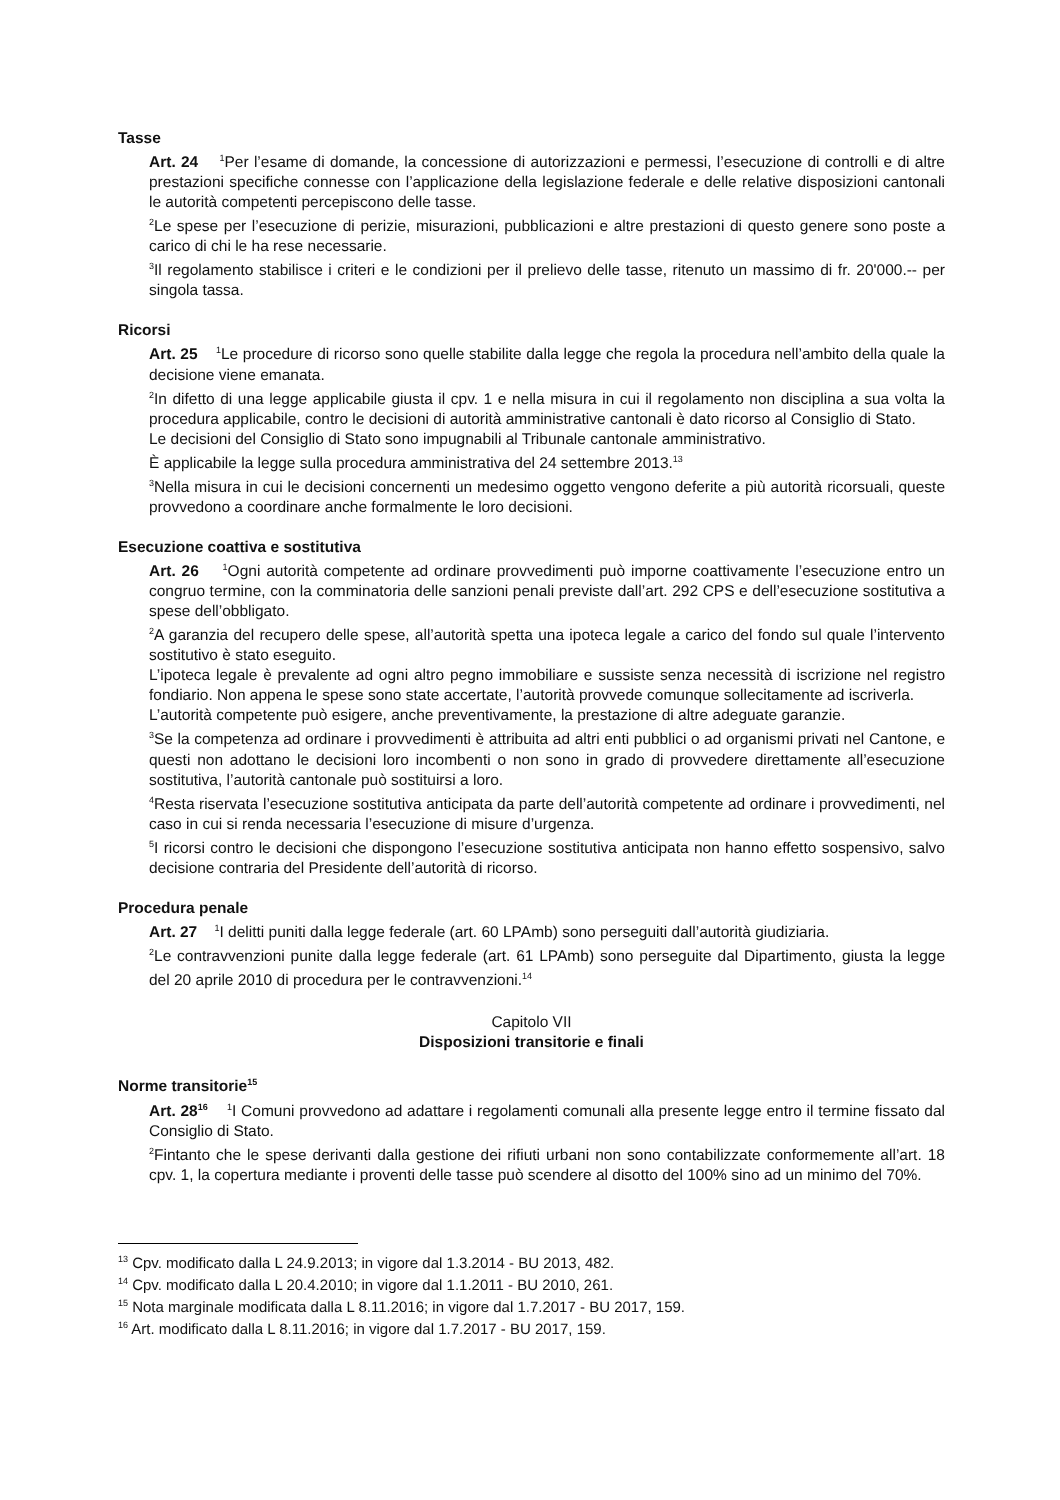Tasse
Art. 24 <sup>1</sup>Per l’esame di domande, la concessione di autorizzazioni e permessi, l’esecuzione di controlli e di altre prestazioni specifiche connesse con l’applicazione della legislazione federale e delle relative disposizioni cantonali le autorità competenti percepiscono delle tasse.
<sup>2</sup> Le spese per l’esecuzione di perizie, misurazioni, pubblicazioni e altre prestazioni di questo genere sono poste a carico di chi le ha rese necessarie.
<sup>3</sup> Il regolamento stabilisce i criteri e le condizioni per il prelievo delle tasse, ritenuto un massimo di fr. 20'000.-- per singola tassa.
Ricorsi
Art. 25 <sup>1</sup>Le procedure di ricorso sono quelle stabilite dalla legge che regola la procedura nell’ambito della quale la decisione viene emanata.
<sup>2</sup> In difetto di una legge applicabile giusta il cpv. 1 e nella misura in cui il regolamento non disciplina a sua volta la procedura applicabile, contro le decisioni di autorità amministrative cantonali è dato ricorso al Consiglio di Stato.
Le decisioni del Consiglio di Stato sono impugnabili al Tribunale cantonale amministrativo.
È applicabile la legge sulla procedura amministrativa del 24 settembre 2013.<sup>13</sup>
<sup>3</sup> Nella misura in cui le decisioni concernenti un medesimo oggetto vengono deferite a più autorità ricorsuali, queste provvedono a coordinare anche formalmente le loro decisioni.
Esecuzione coattiva e sostitutiva
Art. 26 <sup>1</sup>Ogni autorità competente ad ordinare provvedimenti può imporne coattivamente l’esecuzione entro un congruo termine, con la comminatoria delle sanzioni penali previste dall’art. 292 CPS e dell’esecuzione sostitutiva a spese dell’obbligato.
<sup>2</sup> A garanzia del recupero delle spese, all’autorità spetta una ipoteca legale a carico del fondo sul quale l’intervento sostitutivo è stato eseguito.
L’ipoteca legale è prevalente ad ogni altro pegno immobiliare e sussiste senza necessità di iscrizione nel registro fondiario. Non appena le spese sono state accertate, l’autorità provvede comunque sollecitamente ad iscriverla.
L’autorità competente può esigere, anche preventivamente, la prestazione di altre adeguate garanzie.
<sup>3</sup> Se la competenza ad ordinare i provvedimenti è attribuita ad altri enti pubblici o ad organismi privati nel Cantone, e questi non adottano le decisioni loro incombenti o non sono in grado di provvedere direttamente all’esecuzione sostitutiva, l’autorità cantonale può sostituirsi a loro.
<sup>4</sup> Resta riservata l’esecuzione sostitutiva anticipata da parte dell’autorità competente ad ordinare i provvedimenti, nel caso in cui si renda necessaria l’esecuzione di misure d’urgenza.
<sup>5</sup> I ricorsi contro le decisioni che dispongono l’esecuzione sostitutiva anticipata non hanno effetto sospensivo, salvo decisione contraria del Presidente dell’autorità di ricorso.
Procedura penale
Art. 27 <sup>1</sup>I delitti puniti dalla legge federale (art. 60 LPAmb) sono perseguiti dall’autorità giudiziaria.
<sup>2</sup> Le contravvenzioni punite dalla legge federale (art. 61 LPAmb) sono perseguite dal Dipartimento, giusta la legge del 20 aprile 2010 di procedura per le contravvenzioni.<sup>14</sup>
Capitolo VII
Disposizioni transitorie e finali
Norme transitorie<sup>15</sup>
Art. 28<sup>16</sup> <sup>1</sup>I Comuni provvedono ad adattare i regolamenti comunali alla presente legge entro il termine fissato dal Consiglio di Stato.
<sup>2</sup> Fintanto che le spese derivanti dalla gestione dei rifiuti urbani non sono contabilizzate conformemente all’art. 18 cpv. 1, la copertura mediante i proventi delle tasse può scendere al disotto del 100% sino ad un minimo del 70%.
<sup>13</sup> Cpv. modificato dalla L 24.9.2013; in vigore dal 1.3.2014 - BU 2013, 482.
<sup>14</sup> Cpv. modificato dalla L 20.4.2010; in vigore dal 1.1.2011 - BU 2010, 261.
<sup>15</sup> Nota marginale modificata dalla L 8.11.2016; in vigore dal 1.7.2017 - BU 2017, 159.
<sup>16</sup> Art. modificato dalla L 8.11.2016; in vigore dal 1.7.2017 - BU 2017, 159.